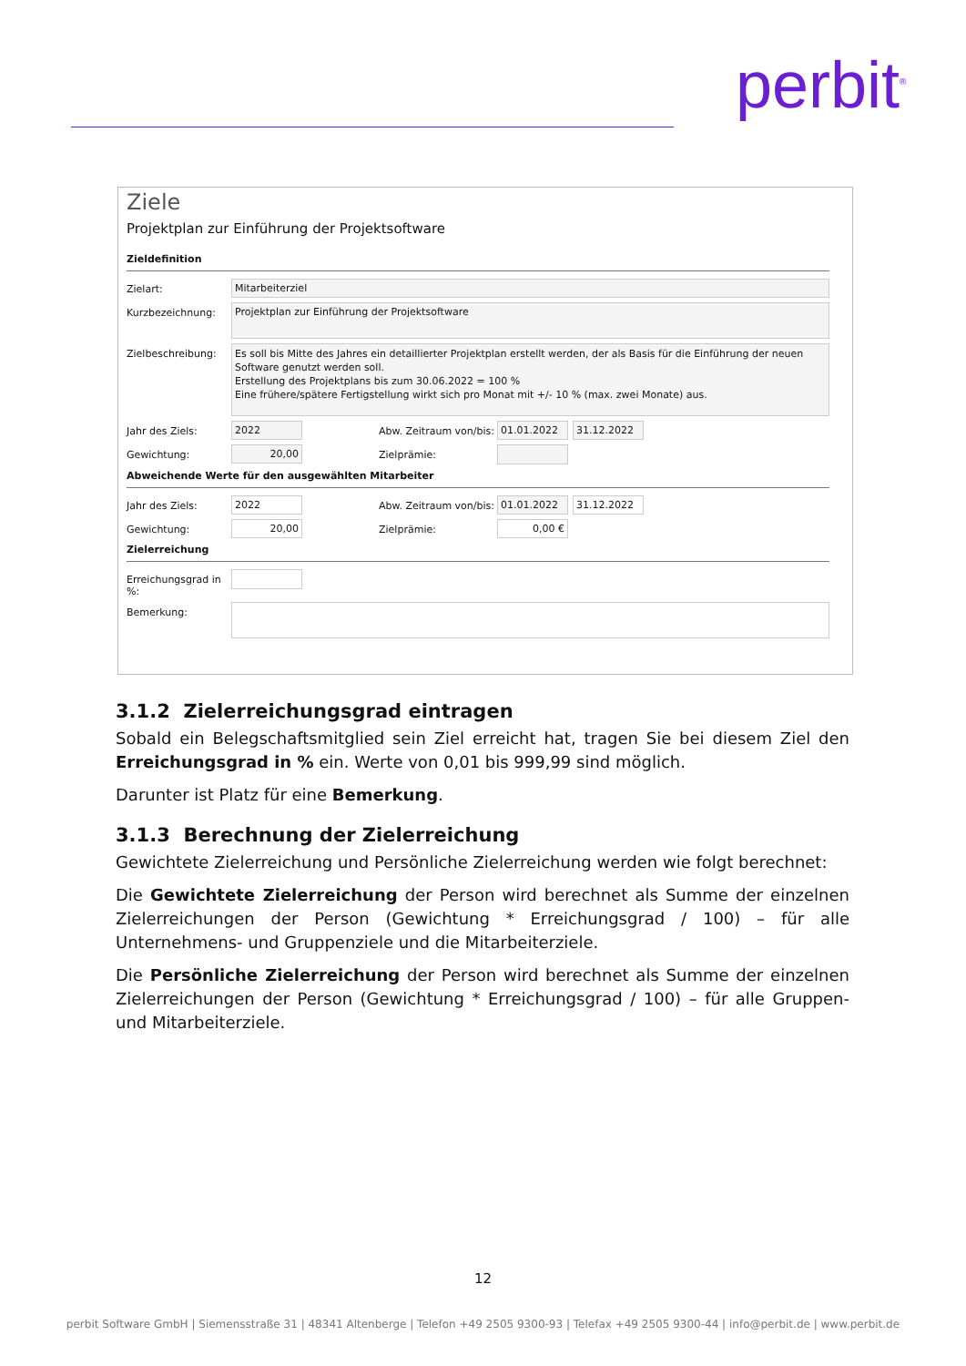perbit<sup>®</sup>
Ziele
Projektplan zur Einführung der Projektsoftware
Zieldefinition
Zielart: Mitarbeiterziel
Kurzbezeichnung:
Projektplan zur Einführung der Projektsoftware
Zielbeschreibung:
Es soll bis Mitte des Jahres ein detaillierter Projektplan erstellt werden, der als Basis für die Einführung der neuen Software genutzt werden soll.
Erstellung des Projektplans bis zum 30.06.2022 = 100 %
Eine frühere/spätere Fertigstellung wirkt sich pro Monat mit +/- 10 % (max. zwei Monate) aus.
Jahr des Ziels: 2022 Abw. Zeitraum von/bis:
01.01.2022 31.12.2022
Gewichtung: 20,00 Zielprämie:
Abweichende Werte für den ausgewählten Mitarbeiter
Jahr des Ziels: 2022 Abw. Zeitraum von/bis:
01.01.2022 31.12.2022
Gewichtung: 20,00 Zielprämie: 0,00 €
Zielerreichung
Erreichungsgrad in %:
Bemerkung:
3.1.2 Zielerreichungsgrad eintragen
Sobald ein Belegschaftsmitglied sein Ziel erreicht hat, tragen Sie bei diesem Ziel den Erreichungsgrad in % ein. Werte von 0,01 bis 999,99 sind möglich.
Darunter ist Platz für eine Bemerkung.
3.1.3 Berechnung der Zielerreichung
Gewichtete Zielerreichung und Persönliche Zielerreichung werden wie folgt berechnet:
Die Gewichtete Zielerreichung der Person wird berechnet als Summe der einzelnen Zielerreichungen der Person (Gewichtung * Erreichungsgrad / 100) – für alle Unternehmens- und Gruppenziele und die Mitarbeiterziele.
Die Persönliche Zielerreichung der Person wird berechnet als Summe der einzelnen Zielerreichungen der Person (Gewichtung * Erreichungsgrad / 100) – für alle Gruppen- und Mitarbeiterziele.
12
perbit Software GmbH | Siemensstraße 31 | 48341 Altenberge | Telefon +49 2505 9300-93 | Telefax +49 2505 9300-44 | info@perbit.de | www.perbit.de